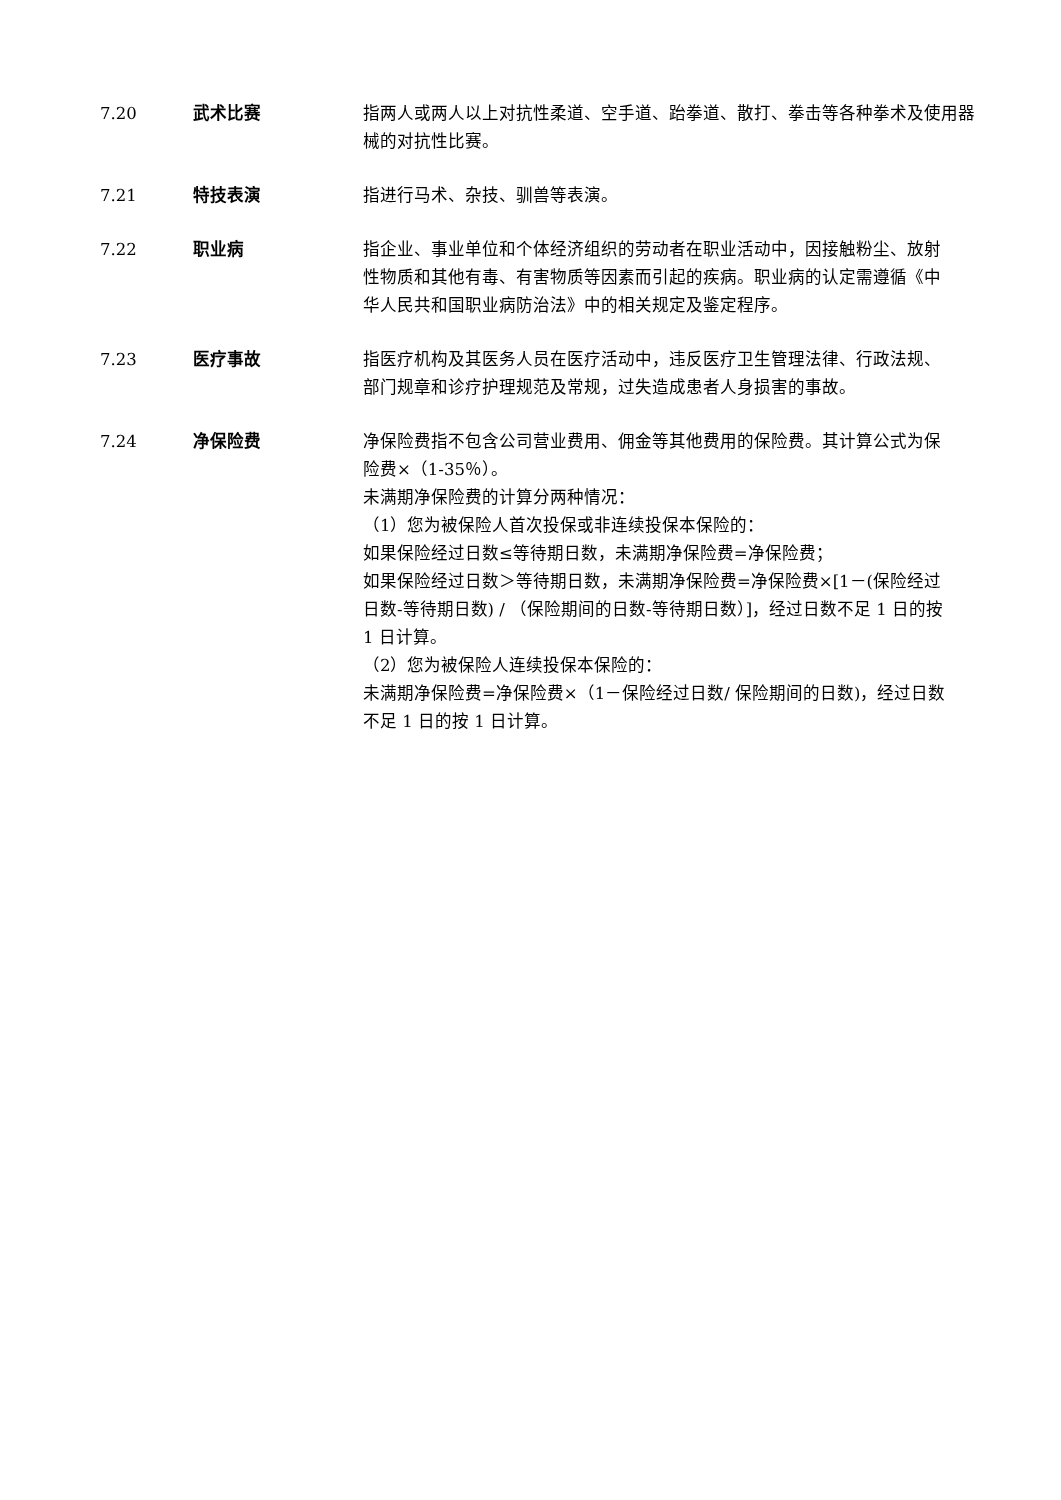7.20 武术比赛 指两人或两人以上对抗性柔道、空手道、跆拳道、散打、拳击等各种拳术及使用器械的对抗性比赛。
7.21 特技表演 指进行马术、杂技、驯兽等表演。
7.22 职业病 指企业、事业单位和个体经济组织的劳动者在职业活动中，因接触粉尘、放射性物质和其他有毒、有害物质等因素而引起的疾病。职业病的认定需遵循《中华人民共和国职业病防治法》中的相关规定及鉴定程序。
7.23 医疗事故 指医疗机构及其医务人员在医疗活动中，违反医疗卫生管理法律、行政法规、部门规章和诊疗护理规范及常规，过失造成患者人身损害的事故。
7.24 净保险费 净保险费指不包含公司营业费用、佣金等其他费用的保险费。其计算公式为保险费×（1-35％）。
未满期净保险费的计算分两种情况：
（1）您为被保险人首次投保或非连续投保本保险的：
如果保险经过日数≤等待期日数，未满期净保险费=净保险费；
如果保险经过日数＞等待期日数，未满期净保险费=净保险费×[1－(保险经过日数-等待期日数) / （保险期间的日数-等待期日数）]，经过日数不足 1 日的按 1 日计算。
（2）您为被保险人连续投保本保险的：
未满期净保险费=净保险费×（1－保险经过日数/ 保险期间的日数)，经过日数不足 1 日的按 1 日计算。